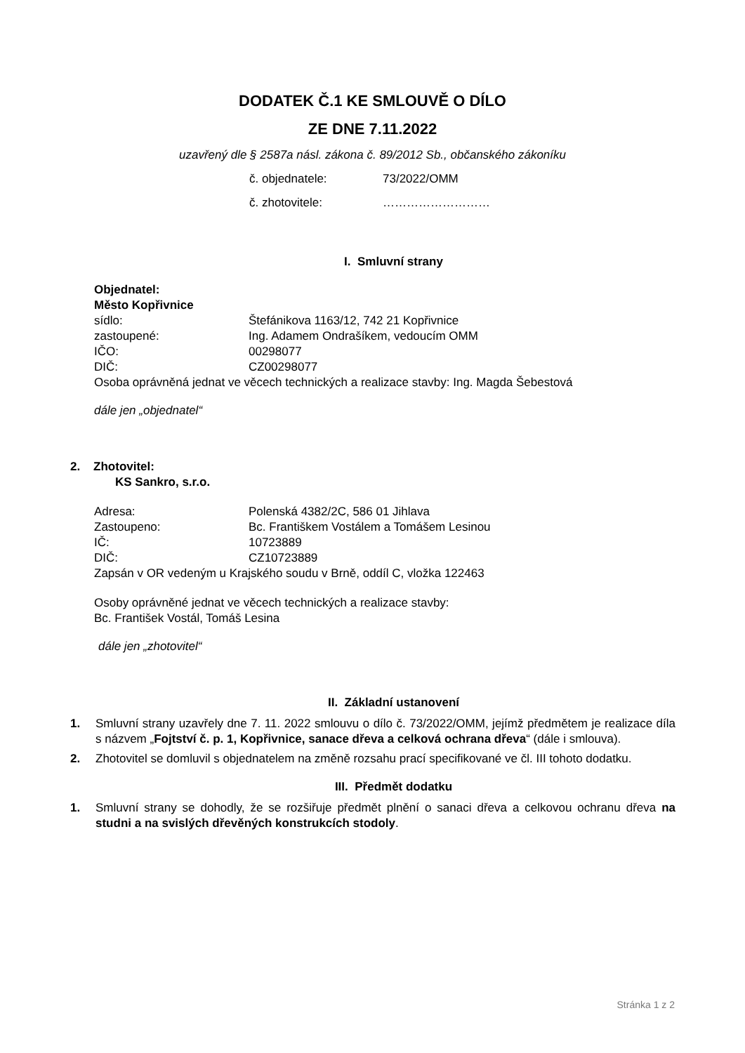DODATEK Č.1 KE SMLOUVĚ O DÍLO
ZE DNE 7.11.2022
uzavřený dle § 2587a násl. zákona č. 89/2012 Sb., občanského zákoníku
č. objednatele: 73/2022/OMM
č. zhotovitele: ………………………
I. Smluvní strany
Objednatel:
Město Kopřivnice
sídlo: Štefánikova 1163/12, 742 21 Kopřivnice
zastoupené: Ing. Adamem Ondrašíkem, vedoucím OMM
IČO: 00298077
DIČ: CZ00298077
Osoba oprávněná jednat ve věcech technických a realizace stavby: Ing. Magda Šebestová
dále jen „objednatel“
2. Zhotovitel:
KS Sankro, s.r.o.
Adresa: Polenská 4382/2C, 586 01 Jihlava
Zastoupeno: Bc. Františkem Vostálem a Tomášem Lesinou
IČ: 10723889
DIČ: CZ10723889
Zapsán v OR vedeným u Krajského soudu v Brně, oddíl C, vložka 122463
Osoby oprávněné jednat ve věcech technických a realizace stavby:
Bc. František Vostál, Tomáš Lesina
dále jen „zhotovitel“
II. Základní ustanovení
1. Smluvní strany uzavřely dne 7. 11. 2022 smlouvu o dílo č. 73/2022/OMM, jejímž předmětem je realizace díla s názvem „Fojtství č. p. 1, Kopřivnice, sanace dřeva a celková ochrana dřeva“ (dále i smlouva).
2. Zhotovitel se domluvil s objednatelem na změně rozsahu prací specifikované ve čl. III tohoto dodatku.
III. Předmět dodatku
1. Smluvní strany se dohodly, že se rozšiřuje předmět plnění o sanaci dřeva a celkovou ochranu dřeva na studni a na svislých dřevěných konstrukcích stodoly.
Stránka 1 z 2